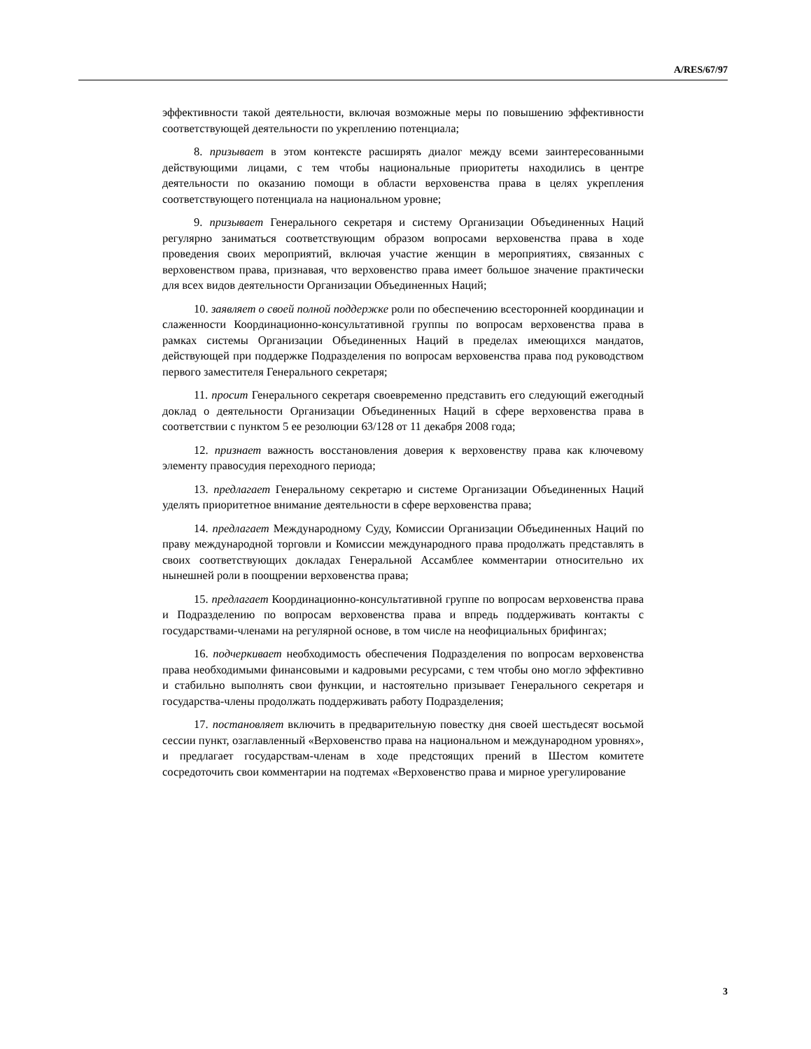A/RES/67/97
эффективности такой деятельности, включая возможные меры по повышению эффективности соответствующей деятельности по укреплению потенциала;
8. призывает в этом контексте расширять диалог между всеми заинтересованными действующими лицами, с тем чтобы национальные приоритеты находились в центре деятельности по оказанию помощи в области верховенства права в целях укрепления соответствующего потенциала на национальном уровне;
9. призывает Генерального секретаря и систему Организации Объединенных Наций регулярно заниматься соответствующим образом вопросами верховенства права в ходе проведения своих мероприятий, включая участие женщин в мероприятиях, связанных с верховенством права, признавая, что верховенство права имеет большое значение практически для всех видов деятельности Организации Объединенных Наций;
10. заявляет о своей полной поддержке роли по обеспечению всесторонней координации и слаженности Координационно-консультативной группы по вопросам верховенства права в рамках системы Организации Объединенных Наций в пределах имеющихся мандатов, действующей при поддержке Подразделения по вопросам верховенства права под руководством первого заместителя Генерального секретаря;
11. просит Генерального секретаря своевременно представить его следующий ежегодный доклад о деятельности Организации Объединенных Наций в сфере верховенства права в соответствии с пунктом 5 ее резолюции 63/128 от 11 декабря 2008 года;
12. признает важность восстановления доверия к верховенству права как ключевому элементу правосудия переходного периода;
13. предлагает Генеральному секретарю и системе Организации Объединенных Наций уделять приоритетное внимание деятельности в сфере верховенства права;
14. предлагает Международному Суду, Комиссии Организации Объединенных Наций по праву международной торговли и Комиссии международного права продолжать представлять в своих соответствующих докладах Генеральной Ассамблее комментарии относительно их нынешней роли в поощрении верховенства права;
15. предлагает Координационно-консультативной группе по вопросам верховенства права и Подразделению по вопросам верховенства права и впредь поддерживать контакты с государствами-членами на регулярной основе, в том числе на неофициальных брифингах;
16. подчеркивает необходимость обеспечения Подразделения по вопросам верховенства права необходимыми финансовыми и кадровыми ресурсами, с тем чтобы оно могло эффективно и стабильно выполнять свои функции, и настоятельно призывает Генерального секретаря и государства-члены продолжать поддерживать работу Подразделения;
17. постановляет включить в предварительную повестку дня своей шестьдесят восьмой сессии пункт, озаглавленный «Верховенство права на национальном и международном уровнях», и предлагает государствам-членам в ходе предстоящих прений в Шестом комитете сосредоточить свои комментарии на подтемах «Верховенство права и мирное урегулирование
3